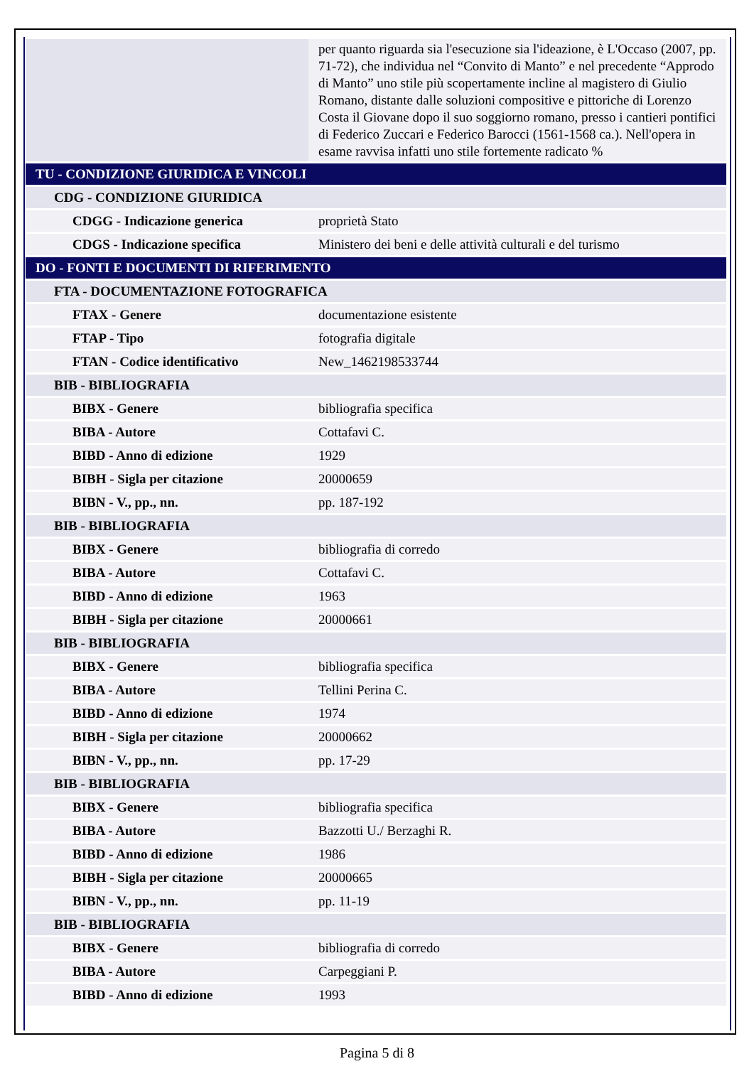| | per quanto riguarda sia l'esecuzione sia l'ideazione, è L'Occaso (2007, pp. 71-72), che individua nel “Convito di Manto” e nel precedente “Approdo di Manto” uno stile più scopertamente incline al magistero di Giulio Romano, distante dalle soluzioni compositive e pittoriche di Lorenzo Costa il Giovane dopo il suo soggiorno romano, presso i cantieri pontifici di Federico Zuccari e Federico Barocci (1561-1568 ca.). Nell'opera in esame ravvisa infatti uno stile fortemente radicato % |
| TU - CONDIZIONE GIURIDICA E VINCOLI | |
| CDG - CONDIZIONE GIURIDICA | |
| CDGG - Indicazione generica | proprietà Stato |
| CDGS - Indicazione specifica | Ministero dei beni e delle attività culturali e del turismo |
| DO - FONTI E DOCUMENTI DI RIFERIMENTO | |
| FTA - DOCUMENTAZIONE FOTOGRAFICA | |
| FTAX - Genere | documentazione esistente |
| FTAP - Tipo | fotografia digitale |
| FTAN - Codice identificativo | New_1462198533744 |
| BIB - BIBLIOGRAFIA | |
| BIBX - Genere | bibliografia specifica |
| BIBA - Autore | Cottafavi C. |
| BIBD - Anno di edizione | 1929 |
| BIBH - Sigla per citazione | 20000659 |
| BIBN - V., pp., nn. | pp. 187-192 |
| BIB - BIBLIOGRAFIA | |
| BIBX - Genere | bibliografia di corredo |
| BIBA - Autore | Cottafavi C. |
| BIBD - Anno di edizione | 1963 |
| BIBH - Sigla per citazione | 20000661 |
| BIB - BIBLIOGRAFIA | |
| BIBX - Genere | bibliografia specifica |
| BIBA - Autore | Tellini Perina C. |
| BIBD - Anno di edizione | 1974 |
| BIBH - Sigla per citazione | 20000662 |
| BIBN - V., pp., nn. | pp. 17-29 |
| BIB - BIBLIOGRAFIA | |
| BIBX - Genere | bibliografia specifica |
| BIBA - Autore | Bazzotti U./ Berzaghi R. |
| BIBD - Anno di edizione | 1986 |
| BIBH - Sigla per citazione | 20000665 |
| BIBN - V., pp., nn. | pp. 11-19 |
| BIB - BIBLIOGRAFIA | |
| BIBX - Genere | bibliografia di corredo |
| BIBA - Autore | Carpeggiani P. |
| BIBD - Anno di edizione | 1993 |
Pagina 5 di 8